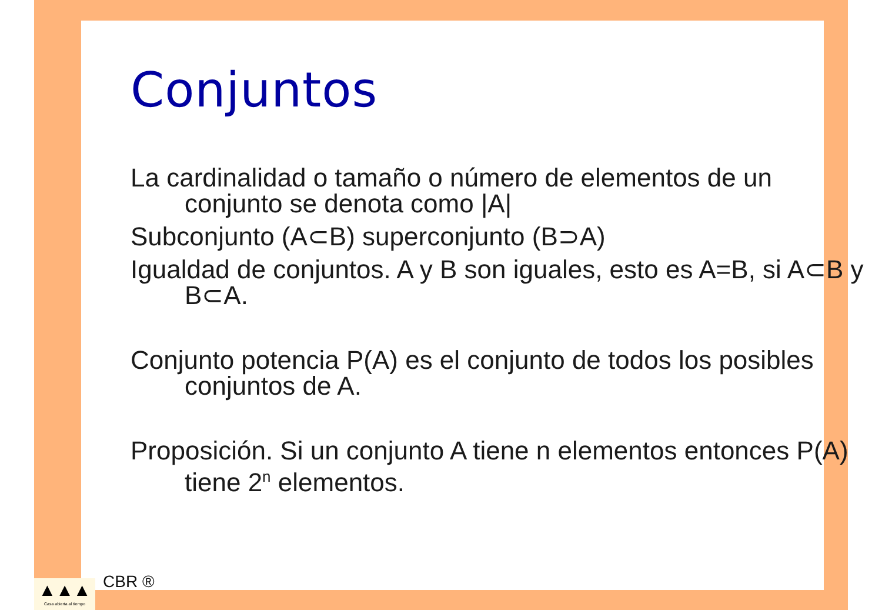Conjuntos
La cardinalidad o tamaño o número de elementos de un conjunto se denota como |A|
Subconjunto (A⊂B) superconjunto (B⊃A)
Igualdad de conjuntos. A y B son iguales, esto es A=B, si A⊂B y B⊂A.
Conjunto potencia P(A) es el conjunto de todos los posibles conjuntos de A.
Proposición. Si un conjunto A tiene n elementos entonces P(A) tiene 2<sup>n</sup> elementos.
▲▲▲
Casa abierta al tiempo
CBR ®